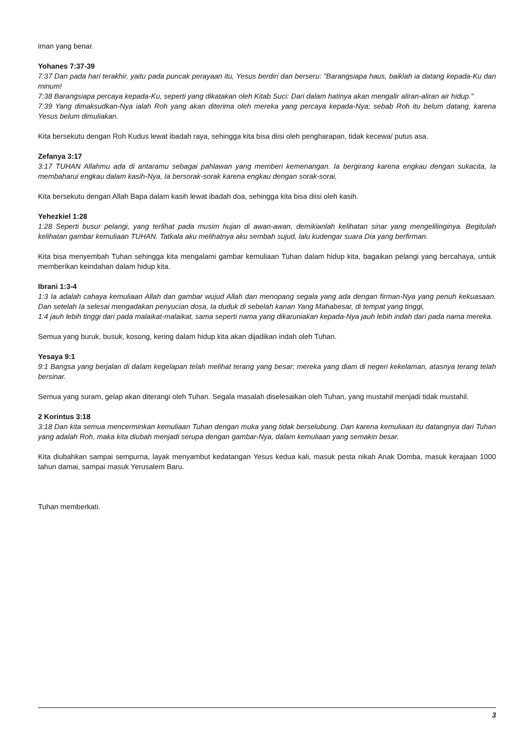iman yang benar.
Yohanes 7:37-39
7:37 Dan pada hari terakhir, yaitu pada puncak perayaan itu, Yesus berdiri dan berseru: "Barangsiapa haus, baiklah ia datang kepada-Ku dan minum!
7:38 Barangsiapa percaya kepada-Ku, seperti yang dikatakan oleh Kitab Suci: Dari dalam hatinya akan mengalir aliran-aliran air hidup."
7:39 Yang dimaksudkan-Nya ialah Roh yang akan diterima oleh mereka yang percaya kepada-Nya; sebab Roh itu belum datang, karena Yesus belum dimuliakan.
Kita bersekutu dengan Roh Kudus lewat ibadah raya, sehingga kita bisa diisi oleh pengharapan, tidak kecewa/ putus asa.
Zefanya 3:17
3:17 TUHAN Allahmu ada di antaramu sebagai pahlawan yang memberi kemenangan. Ia bergirang karena engkau dengan sukacita, Ia membaharui engkau dalam kasih-Nya, Ia bersorak-sorak karena engkau dengan sorak-sorai,
Kita bersekutu dengan Allah Bapa dalam kasih lewat ibadah doa, sehingga kita bisa diisi oleh kasih.
Yehezkiel 1:28
1:28 Seperti busur pelangi, yang terlihat pada musim hujan di awan-awan, demikianlah kelihatan sinar yang mengelilinginya. Begitulah kelihatan gambar kemuliaan TUHAN. Tatkala aku melihatnya aku sembah sujud, lalu kudengar suara Dia yang berfirman.
Kita bisa menyembah Tuhan sehingga kita mengalami gambar kemuliaan Tuhan dalam hidup kita, bagaikan pelangi yang bercahaya, untuk memberikan keindahan dalam hidup kita.
Ibrani 1:3-4
1:3 Ia adalah cahaya kemuliaan Allah dan gambar wujud Allah dan menopang segala yang ada dengan firman-Nya yang penuh kekuasaan. Dan setelah Ia selesai mengadakan penyucian dosa, Ia duduk di sebelah kanan Yang Mahabesar, di tempat yang tinggi,
1:4 jauh lebih tinggi dari pada malaikat-malaikat, sama seperti nama yang dikaruniakan kepada-Nya jauh lebih indah dari pada nama mereka.
Semua yang buruk, busuk, kosong, kering dalam hidup kita akan dijadikan indah oleh Tuhan.
Yesaya 9:1
9:1 Bangsa yang berjalan di dalam kegelapan telah melihat terang yang besar; mereka yang diam di negeri kekelaman, atasnya terang telah bersinar.
Semua yang suram, gelap akan diterangi oleh Tuhan. Segala masalah diselesaikan oleh Tuhan, yang mustahil menjadi tidak mustahil.
2 Korintus 3:18
3:18 Dan kita semua mencerminkan kemuliaan Tuhan dengan muka yang tidak berselubung. Dan karena kemuliaan itu datangnya dari Tuhan yang adalah Roh, maka kita diubah menjadi serupa dengan gambar-Nya, dalam kemuliaan yang semakin besar.
Kita diubahkan sampai sempurna, layak menyambut kedatangan Yesus kedua kali, masuk pesta nikah Anak Domba, masuk kerajaan 1000 tahun damai, sampai masuk Yerusalem Baru.
Tuhan memberkati.
3